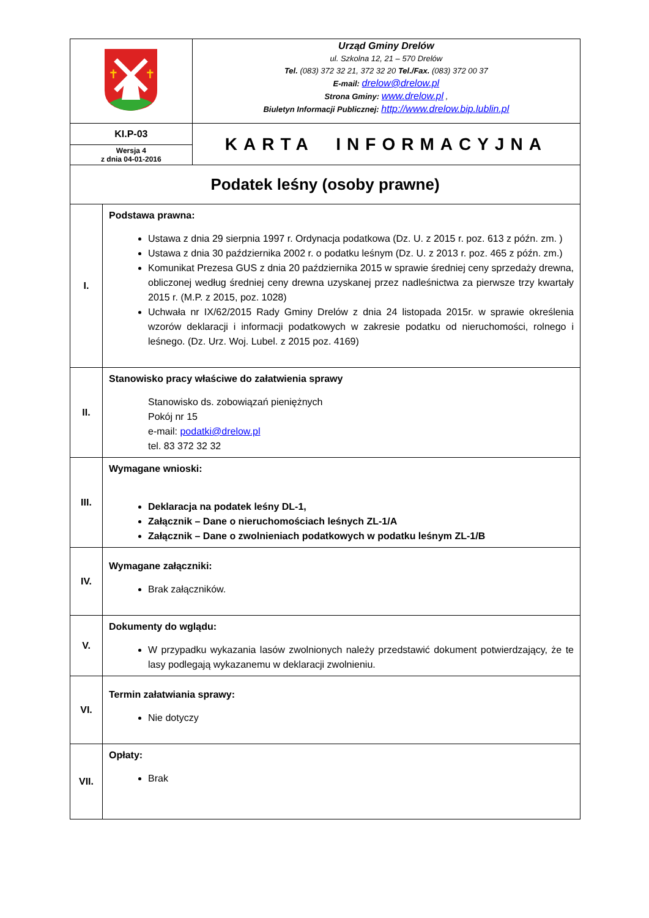| ✝ ✝ | | Urząd Gminy Drelów ul. Szkolna 12, 21 – 570 Drelów Tel. (083) 372 32 21, 372 32 20 Tel./Fax. (083) 372 00 37 E-mail: drelow@drelow.pl Strona Gminy: www.drelow.pl , Biuletyn Informacji Publicznej: http://www.drelow.bip.lublin.pl |
| KI.P-03 Wersja 4 z dnia 04-01-2016 | | KARTA INFORMACYJNA |
| Podatek leśny (osoby prawne) | | |
| I. | Podstawa prawna: Ustawa z dnia 29 sierpnia 1997 r. Ordynacja podatkowa (Dz. U. z 2015 r. poz. 613 z późn. zm. ) Ustawa z dnia 30 października 2002 r. o podatku leśnym (Dz. U. z 2013 r. poz. 465 z późn. zm.) Komunikat Prezesa GUS z dnia 20 października 2015 w sprawie średniej ceny sprzedaży drewna, obliczonej według średniej ceny drewna uzyskanej przez nadleśnictwa za pierwsze trzy kwartały 2015 r. (M.P. z 2015, poz. 1028) Uchwała nr IX/62/2015 Rady Gminy Drelów z dnia 24 listopada 2015r. w sprawie określenia wzorów deklaracji i informacji podatkowych w zakresie podatku od nieruchomości, rolnego i leśnego. (Dz. Urz. Woj. Lubel. z 2015 poz. 4169) | |
| II. | Stanowisko pracy właściwe do załatwienia sprawy Stanowisko ds. zobowiązań pieniężnych Pokój nr 15 e-mail: podatki@drelow.pl tel. 83 372 32 32 | |
| III. | Wymagane wnioski: Deklaracja na podatek leśny DL-1, Załącznik – Dane o nieruchomościach leśnych ZL-1/A Załącznik – Dane o zwolnieniach podatkowych w podatku leśnym ZL-1/B | |
| IV. | Wymagane załączniki: Brak załączników. | |
| V. | Dokumenty do wglądu: W przypadku wykazania lasów zwolnionych należy przedstawić dokument potwierdzający, że te lasy podlegają wykazanemu w deklaracji zwolnieniu. | |
| VI. | Termin załatwiania sprawy: Nie dotyczy | |
| VII. | Opłaty: Brak | |